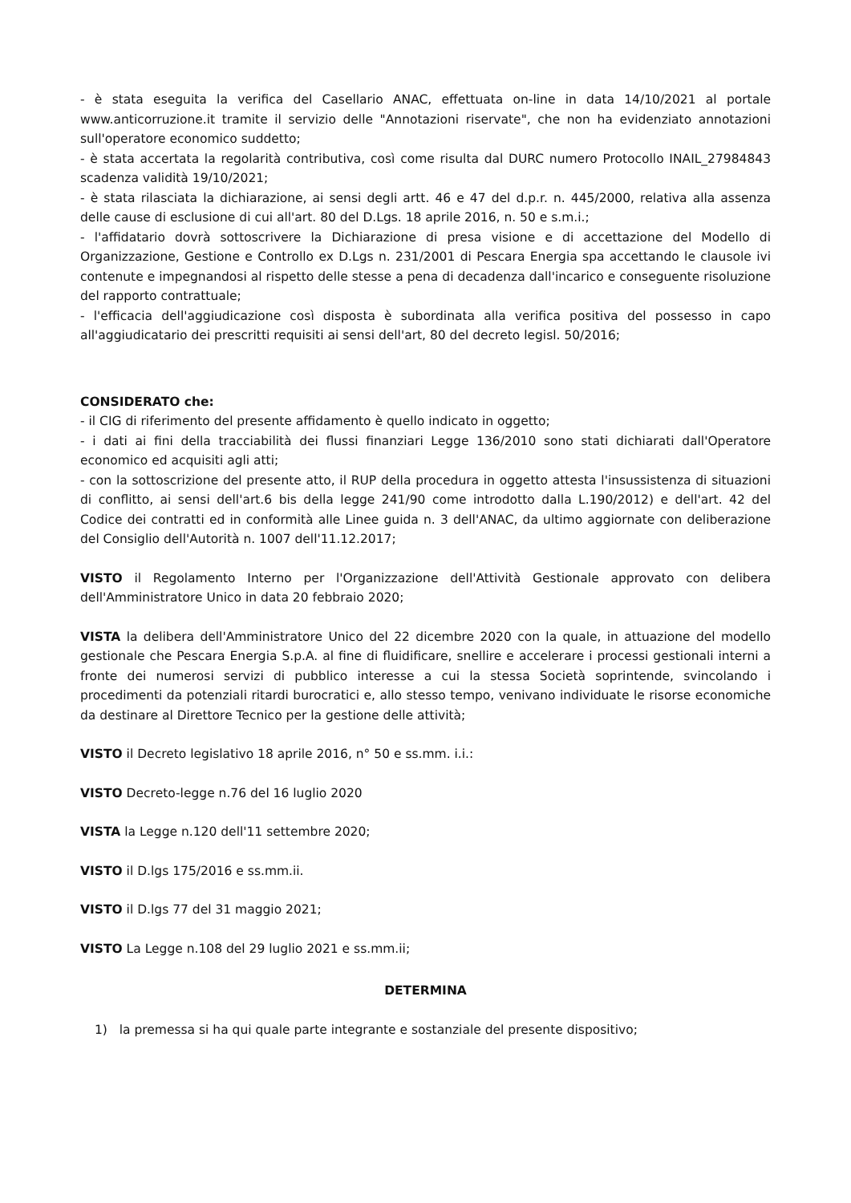- è stata eseguita la verifica del Casellario ANAC, effettuata on-line in data 14/10/2021 al portale www.anticorruzione.it tramite il servizio delle "Annotazioni riservate", che non ha evidenziato annotazioni sull'operatore economico suddetto;
- è stata accertata la regolarità contributiva, così come risulta dal DURC numero Protocollo INAIL_27984843 scadenza validità 19/10/2021;
- è stata rilasciata la dichiarazione, ai sensi degli artt. 46 e 47 del d.p.r. n. 445/2000, relativa alla assenza delle cause di esclusione di cui all'art. 80 del D.Lgs. 18 aprile 2016, n. 50 e s.m.i.;
- l'affidatario dovrà sottoscrivere la Dichiarazione di presa visione e di accettazione del Modello di Organizzazione, Gestione e Controllo ex D.Lgs n. 231/2001 di Pescara Energia spa accettando le clausole ivi contenute e impegnandosi al rispetto delle stesse a pena di decadenza dall'incarico e conseguente risoluzione del rapporto contrattuale;
- l'efficacia dell'aggiudicazione così disposta è subordinata alla verifica positiva del possesso in capo all'aggiudicatario dei prescritti requisiti ai sensi dell'art, 80 del decreto legisl. 50/2016;
CONSIDERATO che:
- il CIG di riferimento del presente affidamento è quello indicato in oggetto;
- i dati ai fini della tracciabilità dei flussi finanziari Legge 136/2010 sono stati dichiarati dall'Operatore economico ed acquisiti agli atti;
- con la sottoscrizione del presente atto, il RUP della procedura in oggetto attesta l'insussistenza di situazioni di conflitto, ai sensi dell'art.6 bis della legge 241/90 come introdotto dalla L.190/2012) e dell'art. 42 del Codice dei contratti ed in conformità alle Linee guida n. 3 dell'ANAC, da ultimo aggiornate con deliberazione del Consiglio dell'Autorità n. 1007 dell'11.12.2017;
VISTO il Regolamento Interno per l'Organizzazione dell'Attività Gestionale approvato con delibera dell'Amministratore Unico in data 20 febbraio 2020;
VISTA la delibera dell'Amministratore Unico del 22 dicembre 2020 con la quale, in attuazione del modello gestionale che Pescara Energia S.p.A. al fine di fluidificare, snellire e accelerare i processi gestionali interni a fronte dei numerosi servizi di pubblico interesse a cui la stessa Società soprintende, svincolando i procedimenti da potenziali ritardi burocratici e, allo stesso tempo, venivano individuate le risorse economiche da destinare al Direttore Tecnico per la gestione delle attività;
VISTO il Decreto legislativo 18 aprile 2016, n° 50 e ss.mm. i.i.:
VISTO Decreto-legge n.76 del 16 luglio 2020
VISTA la Legge n.120 dell'11 settembre 2020;
VISTO il D.lgs 175/2016 e ss.mm.ii.
VISTO il D.lgs 77 del 31 maggio 2021;
VISTO La Legge n.108 del 29 luglio 2021 e ss.mm.ii;
DETERMINA
1) la premessa si ha qui quale parte integrante e sostanziale del presente dispositivo;